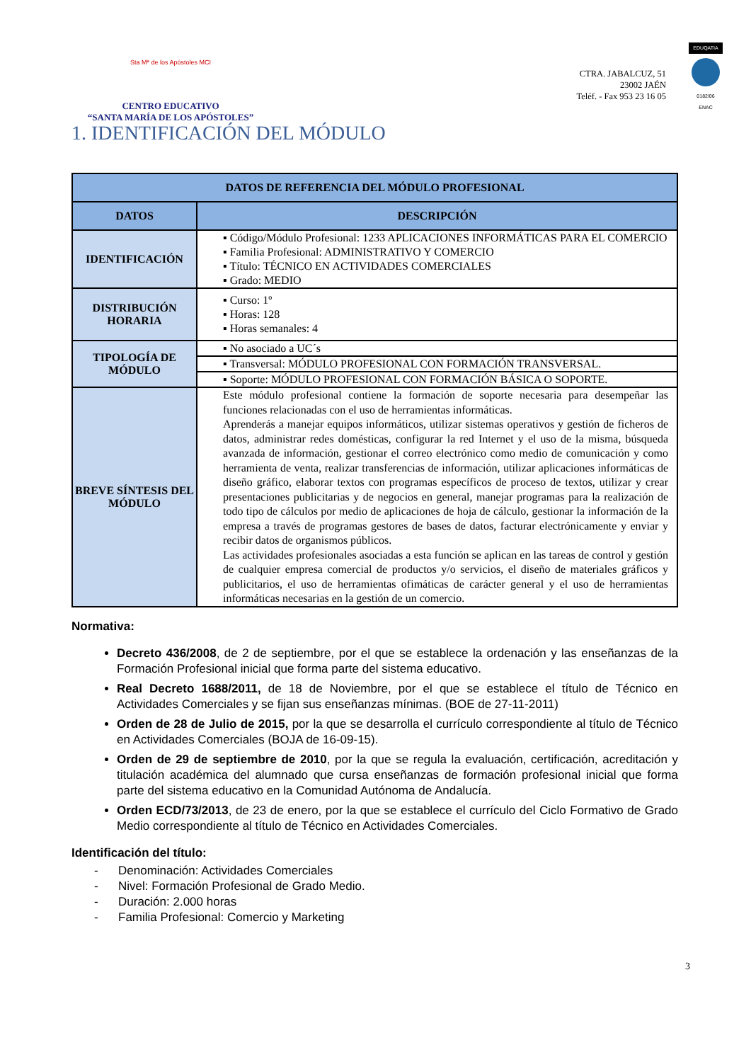Sta Mª de los Apóstoles MCI
CENTRO EDUCATIVO
“SANTA MARÍA DE LOS APÓSTOLES”
CTRA. JABALCUZ, 51
23002 JAÉN
Teléf. - Fax 953 23 16 05
EDUQATIA
0182/06
ENAC
1. IDENTIFICACIÓN DEL MÓDULO
| DATOS DE REFERENCIA DEL MÓDULO PROFESIONAL | |
| --- | --- |
| DATOS | DESCRIPCIÓN |
| IDENTIFICACIÓN | ▪ Código/Módulo Profesional: 1233 APLICACIONES INFORMÁTICAS PARA EL COMERCIO ▪ Familia Profesional: ADMINISTRATIVO Y COMERCIO ▪ Título: TÉCNICO EN ACTIVIDADES COMERCIALES ▪ Grado: MEDIO |
| DISTRIBUCIÓN HORARIA | ▪ Curso: 1º ▪ Horas: 128 ▪ Horas semanales: 4 |
| TIPOLOGÍA DE MÓDULO | ▪ No asociado a UC´s |
| | ▪ Transversal: MÓDULO PROFESIONAL CON FORMACIÓN TRANSVERSAL. |
| | ▪ Soporte: MÓDULO PROFESIONAL CON FORMACIÓN BÁSICA O SOPORTE. |
| BREVE SÍNTESIS DEL MÓDULO | Este módulo profesional contiene la formación de soporte necesaria para desempeñar las funciones relacionadas con el uso de herramientas informáticas. Aprenderás a manejar equipos informáticos, utilizar sistemas operativos y gestión de ficheros de datos, administrar redes domésticas, configurar la red Internet y el uso de la misma, búsqueda avanzada de información, gestionar el correo electrónico como medio de comunicación y como herramienta de venta, realizar transferencias de información, utilizar aplicaciones informáticas de diseño gráfico, elaborar textos con programas específicos de proceso de textos, utilizar y crear presentaciones publicitarias y de negocios en general, manejar programas para la realización de todo tipo de cálculos por medio de aplicaciones de hoja de cálculo, gestionar la información de la empresa a través de programas gestores de bases de datos, facturar electrónicamente y enviar y recibir datos de organismos públicos. Las actividades profesionales asociadas a esta función se aplican en las tareas de control y gestión de cualquier empresa comercial de productos y/o servicios, el diseño de materiales gráficos y publicitarios, el uso de herramientas ofimáticas de carácter general y el uso de herramientas informáticas necesarias en la gestión de un comercio. |
Normativa:
Decreto 436/2008, de 2 de septiembre, por el que se establece la ordenación y las enseñanzas de la Formación Profesional inicial que forma parte del sistema educativo.
Real Decreto 1688/2011, de 18 de Noviembre, por el que se establece el título de Técnico en Actividades Comerciales y se fijan sus enseñanzas mínimas. (BOE de 27-11-2011)
Orden de 28 de Julio de 2015, por la que se desarrolla el currículo correspondiente al título de Técnico en Actividades Comerciales (BOJA de 16-09-15).
Orden de 29 de septiembre de 2010, por la que se regula la evaluación, certificación, acreditación y titulación académica del alumnado que cursa enseñanzas de formación profesional inicial que forma parte del sistema educativo en la Comunidad Autónoma de Andalucía.
Orden ECD/73/2013, de 23 de enero, por la que se establece el currículo del Ciclo Formativo de Grado Medio correspondiente al título de Técnico en Actividades Comerciales.
Identificación del título:
- Denominación: Actividades Comerciales
- Nivel: Formación Profesional de Grado Medio.
- Duración: 2.000 horas
- Familia Profesional: Comercio y Marketing
3